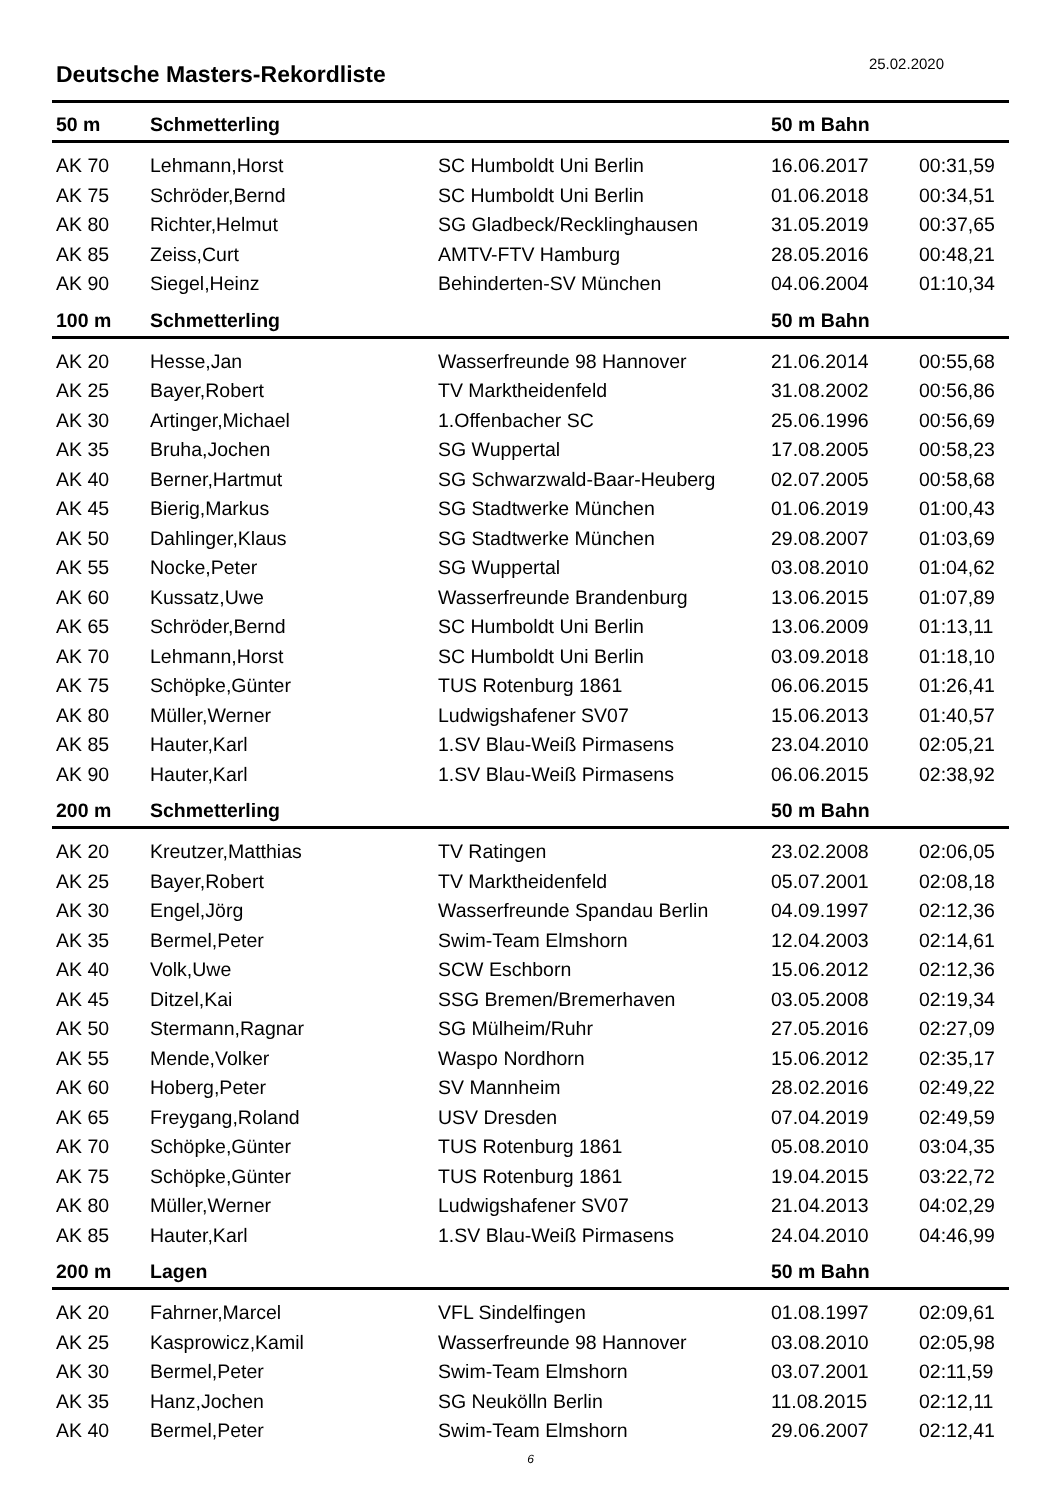Deutsche Masters-Rekordliste
25.02.2020
| 50 m | Schmetterling | | 50 m Bahn | |
| --- | --- | --- | --- | --- |
| AK 70 | Lehmann,Horst | SC Humboldt Uni Berlin | 16.06.2017 | 00:31,59 |
| AK 75 | Schröder,Bernd | SC Humboldt Uni Berlin | 01.06.2018 | 00:34,51 |
| AK 80 | Richter,Helmut | SG Gladbeck/Recklinghausen | 31.05.2019 | 00:37,65 |
| AK 85 | Zeiss,Curt | AMTV-FTV Hamburg | 28.05.2016 | 00:48,21 |
| AK 90 | Siegel,Heinz | Behinderten-SV München | 04.06.2004 | 01:10,34 |
| 100 m | Schmetterling | | 50 m Bahn | |
| AK 20 | Hesse,Jan | Wasserfreunde 98 Hannover | 21.06.2014 | 00:55,68 |
| AK 25 | Bayer,Robert | TV Marktheidenfeld | 31.08.2002 | 00:56,86 |
| AK 30 | Artinger,Michael | 1.Offenbacher SC | 25.06.1996 | 00:56,69 |
| AK 35 | Bruha,Jochen | SG Wuppertal | 17.08.2005 | 00:58,23 |
| AK 40 | Berner,Hartmut | SG Schwarzwald-Baar-Heuberg | 02.07.2005 | 00:58,68 |
| AK 45 | Bierig,Markus | SG Stadtwerke München | 01.06.2019 | 01:00,43 |
| AK 50 | Dahlinger,Klaus | SG Stadtwerke München | 29.08.2007 | 01:03,69 |
| AK 55 | Nocke,Peter | SG Wuppertal | 03.08.2010 | 01:04,62 |
| AK 60 | Kussatz,Uwe | Wasserfreunde Brandenburg | 13.06.2015 | 01:07,89 |
| AK 65 | Schröder,Bernd | SC Humboldt Uni Berlin | 13.06.2009 | 01:13,11 |
| AK 70 | Lehmann,Horst | SC Humboldt Uni Berlin | 03.09.2018 | 01:18,10 |
| AK 75 | Schöpke,Günter | TUS Rotenburg 1861 | 06.06.2015 | 01:26,41 |
| AK 80 | Müller,Werner | Ludwigshafener SV07 | 15.06.2013 | 01:40,57 |
| AK 85 | Hauter,Karl | 1.SV Blau-Weiß Pirmasens | 23.04.2010 | 02:05,21 |
| AK 90 | Hauter,Karl | 1.SV Blau-Weiß Pirmasens | 06.06.2015 | 02:38,92 |
| 200 m | Schmetterling | | 50 m Bahn | |
| AK 20 | Kreutzer,Matthias | TV Ratingen | 23.02.2008 | 02:06,05 |
| AK 25 | Bayer,Robert | TV Marktheidenfeld | 05.07.2001 | 02:08,18 |
| AK 30 | Engel,Jörg | Wasserfreunde Spandau Berlin | 04.09.1997 | 02:12,36 |
| AK 35 | Bermel,Peter | Swim-Team Elmshorn | 12.04.2003 | 02:14,61 |
| AK 40 | Volk,Uwe | SCW Eschborn | 15.06.2012 | 02:12,36 |
| AK 45 | Ditzel,Kai | SSG Bremen/Bremerhaven | 03.05.2008 | 02:19,34 |
| AK 50 | Stermann,Ragnar | SG Mülheim/Ruhr | 27.05.2016 | 02:27,09 |
| AK 55 | Mende,Volker | Waspo Nordhorn | 15.06.2012 | 02:35,17 |
| AK 60 | Hoberg,Peter | SV Mannheim | 28.02.2016 | 02:49,22 |
| AK 65 | Freygang,Roland | USV Dresden | 07.04.2019 | 02:49,59 |
| AK 70 | Schöpke,Günter | TUS Rotenburg 1861 | 05.08.2010 | 03:04,35 |
| AK 75 | Schöpke,Günter | TUS Rotenburg 1861 | 19.04.2015 | 03:22,72 |
| AK 80 | Müller,Werner | Ludwigshafener SV07 | 21.04.2013 | 04:02,29 |
| AK 85 | Hauter,Karl | 1.SV Blau-Weiß Pirmasens | 24.04.2010 | 04:46,99 |
| 200 m | Lagen | | 50 m Bahn | |
| AK 20 | Fahrner,Marcel | VFL Sindelfingen | 01.08.1997 | 02:09,61 |
| AK 25 | Kasprowicz,Kamil | Wasserfreunde 98 Hannover | 03.08.2010 | 02:05,98 |
| AK 30 | Bermel,Peter | Swim-Team Elmshorn | 03.07.2001 | 02:11,59 |
| AK 35 | Hanz,Jochen | SG Neukölln Berlin | 11.08.2015 | 02:12,11 |
| AK 40 | Bermel,Peter | Swim-Team Elmshorn | 29.06.2007 | 02:12,41 |
6